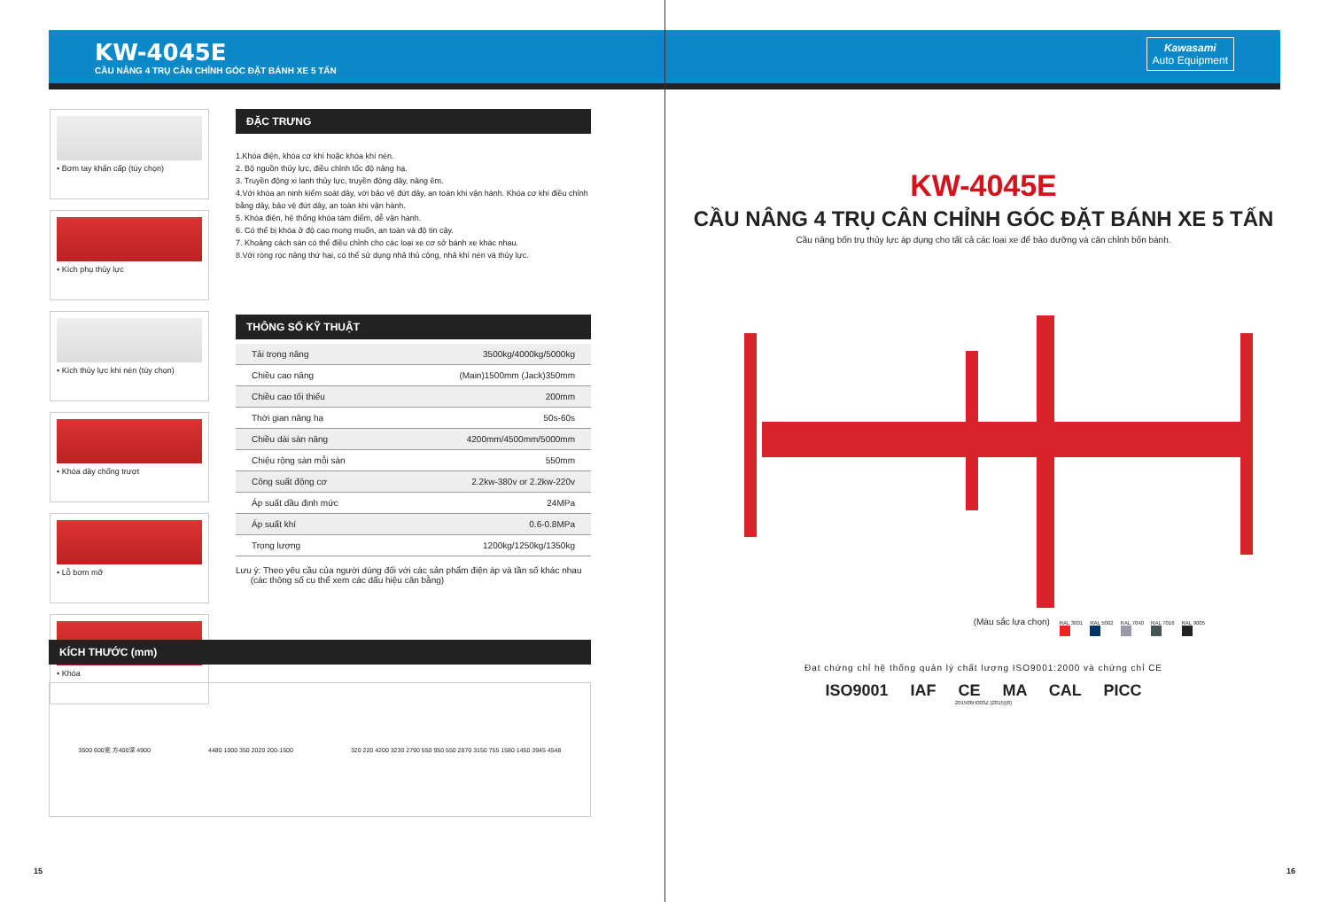KW-4045E
CẦU NÂNG 4 TRỤ CÂN CHỈNH GÓC ĐẶT BÁNH XE 5 TẤN
Kawasami
Auto Equipment
• Bơm tay khẩn cấp (tùy chọn)
• Kích phụ thủy lực
• Kích thủy lực khí nén (tùy chọn)
• Khóa dây chống trượt
• Lỗ bơm mỡ
• Khóa
ĐẶC TRƯNG
1.Khóa điện, khóa cơ khí hoặc khóa khí nén.
2. Bộ nguồn thủy lực, điều chỉnh tốc độ nâng hạ.
3. Truyền động xi lanh thủy lực, truyền động dây, nâng êm.
4.Với khóa an ninh kiểm soát dây, với bảo vệ đứt dây, an toàn khi vận hành. Khóa cơ khí điều chỉnh bằng dây, bảo vệ đứt dây, an toàn khi vận hành.
5. Khóa điện, hệ thống khóa tám điểm, dễ vận hành.
6. Có thể bị khóa ở độ cao mong muốn, an toàn và độ tin cậy.
7. Khoảng cách sàn có thể điều chỉnh cho các loại xe cơ sở bánh xe khác nhau.
8.Với ròng rọc nâng thứ hai, có thể sử dụng nhả thủ công, nhả khí nén và thủy lực.
THÔNG SỐ KỸ THUẬT
| Tải trọng nâng | 3500kg/4000kg/5000kg |
| Chiều cao nâng | (Main)1500mm (Jack)350mm |
| Chiều cao tối thiểu | 200mm |
| Thời gian nâng hạ | 50s-60s |
| Chiều dài sàn nâng | 4200mm/4500mm/5000mm |
| Chiệu rộng sàn mỗi sàn | 550mm |
| Công suất động cơ | 2.2kw-380v or 2.2kw-220v |
| Áp suất dầu định mức | 24MPa |
| Áp suất khí | 0.6-0.8MPa |
| Trọng lượng | 1200kg/1250kg/1350kg |
Lưu ý: Theo yêu cầu của người dùng đối với các sản phẩm điện áp và tần số khác nhau
(các thông số cụ thể xem các dấu hiệu cân bằng)
KÍCH THƯỚC (mm)
3500 600宽 方400深 4900 4480 1000 350 2020 200-1500 320 220 4200 3230 2790 550 950 550 2870 3150 755 1580 1450 3945 4548
KW-4045E
CẦU NÂNG 4 TRỤ CÂN CHỈNH GÓC ĐẶT BÁNH XE 5 TẤN
Cầu nâng bốn trụ thủy lực áp dụng cho tất cả các loại xe để bảo dưỡng và căn chỉnh bốn bánh.
(Màu sắc lựa chọn) RAL 3001 RAL 5002 RAL 7040 RAL 7016 RAL 9005
Đạt chứng chỉ hệ thống quản lý chất lượng ISO9001:2000 và chứng chỉ CE
ISO9001 IAF CE MA CAL PICC
201506H003Z (2015)(8)
15 16